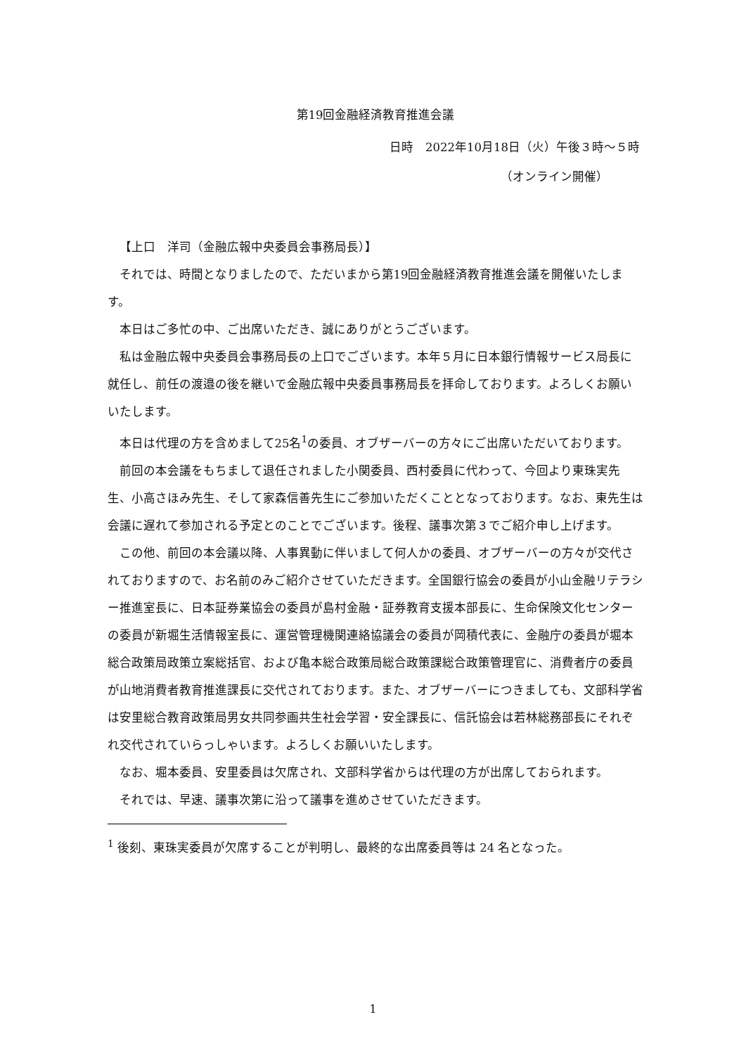第19回金融経済教育推進会議
日時　2022年10月18日（火）午後３時～５時
（オンライン開催）
【上口　洋司（金融広報中央委員会事務局長）】
それでは、時間となりましたので、ただいまから第19回金融経済教育推進会議を開催いたします。
本日はご多忙の中、ご出席いただき、誠にありがとうございます。
私は金融広報中央委員会事務局長の上口でございます。本年５月に日本銀行情報サービス局長に就任し、前任の渡邉の後を継いで金融広報中央委員事務局長を拝命しております。よろしくお願いいたします。
本日は代理の方を含めまして25名<sup>1</sup>の委員、オブザーバーの方々にご出席いただいております。
前回の本会議をもちまして退任されました小関委員、西村委員に代わって、今回より東珠実先生、小高さほみ先生、そして家森信善先生にご参加いただくこととなっております。なお、東先生は会議に遅れて参加される予定とのことでございます。後程、議事次第３でご紹介申し上げます。
この他、前回の本会議以降、人事異動に伴いまして何人かの委員、オブザーバーの方々が交代されておりますので、お名前のみご紹介させていただきます。全国銀行協会の委員が小山金融リテラシー推進室長に、日本証券業協会の委員が島村金融・証券教育支援本部長に、生命保険文化センターの委員が新堀生活情報室長に、運営管理機関連絡協議会の委員が岡積代表に、金融庁の委員が堀本総合政策局政策立案総括官、および亀本総合政策局総合政策課総合政策管理官に、消費者庁の委員が山地消費者教育推進課長に交代されております。また、オブザーバーにつきましても、文部科学省は安里総合教育政策局男女共同参画共生社会学習・安全課長に、信託協会は若林総務部長にそれぞれ交代されていらっしゃいます。よろしくお願いいたします。
なお、堀本委員、安里委員は欠席され、文部科学省からは代理の方が出席しておられます。
それでは、早速、議事次第に沿って議事を進めさせていただきます。
<sup>1</sup> 後刻、東珠実委員が欠席することが判明し、最終的な出席委員等は 24 名となった。
1